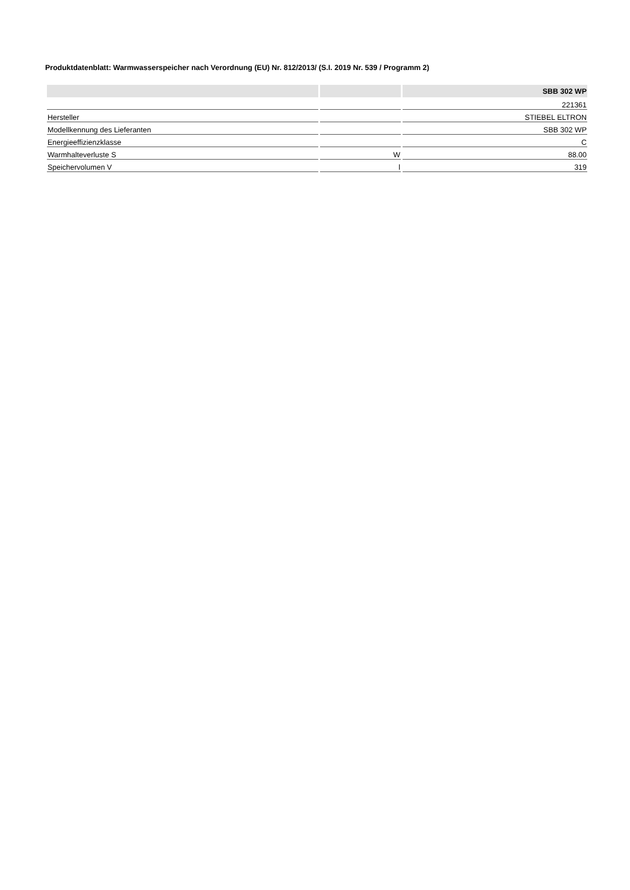Produktdatenblatt: Warmwasserspeicher nach Verordnung (EU) Nr. 812/2013/ (S.I. 2019 Nr. 539 / Programm 2)
| | | SBB 302 WP |
| --- | --- | --- |
| | | 221361 |
| Hersteller | | STIEBEL ELTRON |
| Modellkennung des Lieferanten | | SBB 302 WP |
| Energieeffizienzklasse | | C |
| Warmhalteverluste S | W | 88.00 |
| Speichervolumen V | l | 319 |